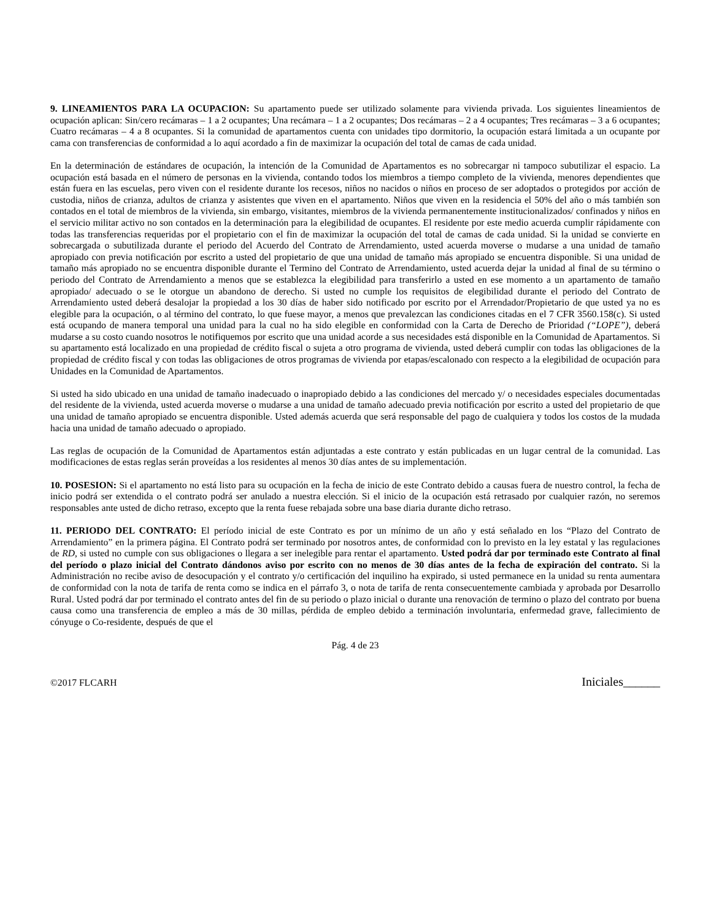9. LINEAMIENTOS PARA LA OCUPACION: Su apartamento puede ser utilizado solamente para vivienda privada. Los siguientes lineamientos de ocupación aplican: Sin/cero recámaras – 1 a 2 ocupantes; Una recámara – 1 a 2 ocupantes; Dos recámaras – 2 a 4 ocupantes; Tres recámaras – 3 a 6 ocupantes; Cuatro recámaras – 4 a 8 ocupantes. Si la comunidad de apartamentos cuenta con unidades tipo dormitorio, la ocupación estará limitada a un ocupante por cama con transferencias de conformidad a lo aquí acordado a fin de maximizar la ocupación del total de camas de cada unidad.
En la determinación de estándares de ocupación, la intención de la Comunidad de Apartamentos es no sobrecargar ni tampoco subutilizar el espacio. La ocupación está basada en el número de personas en la vivienda, contando todos los miembros a tiempo completo de la vivienda, menores dependientes que están fuera en las escuelas, pero viven con el residente durante los recesos, niños no nacidos o niños en proceso de ser adoptados o protegidos por acción de custodia, niños de crianza, adultos de crianza y asistentes que viven en el apartamento. Niños que viven en la residencia el 50% del año o más también son contados en el total de miembros de la vivienda, sin embargo, visitantes, miembros de la vivienda permanentemente institucionalizados/ confinados y niños en el servicio militar activo no son contados en la determinación para la elegibilidad de ocupantes. El residente por este medio acuerda cumplir rápidamente con todas las transferencias requeridas por el propietario con el fin de maximizar la ocupación del total de camas de cada unidad. Si la unidad se convierte en sobrecargada o subutilizada durante el periodo del Acuerdo del Contrato de Arrendamiento, usted acuerda moverse o mudarse a una unidad de tamaño apropiado con previa notificación por escrito a usted del propietario de que una unidad de tamaño más apropiado se encuentra disponible. Si una unidad de tamaño más apropiado no se encuentra disponible durante el Termino del Contrato de Arrendamiento, usted acuerda dejar la unidad al final de su término o periodo del Contrato de Arrendamiento a menos que se establezca la elegibilidad para transferirlo a usted en ese momento a un apartamento de tamaño apropiado/ adecuado o se le otorgue un abandono de derecho. Si usted no cumple los requisitos de elegibilidad durante el periodo del Contrato de Arrendamiento usted deberá desalojar la propiedad a los 30 días de haber sido notificado por escrito por el Arrendador/Propietario de que usted ya no es elegible para la ocupación, o al término del contrato, lo que fuese mayor, a menos que prevalezcan las condiciones citadas en el 7 CFR 3560.158(c). Si usted está ocupando de manera temporal una unidad para la cual no ha sido elegible en conformidad con la Carta de Derecho de Prioridad (“LOPE”), deberá mudarse a su costo cuando nosotros le notifiquemos por escrito que una unidad acorde a sus necesidades está disponible en la Comunidad de Apartamentos. Si su apartamento está localizado en una propiedad de crédito fiscal o sujeta a otro programa de vivienda, usted deberá cumplir con todas las obligaciones de la propiedad de crédito fiscal y con todas las obligaciones de otros programas de vivienda por etapas/escalonado con respecto a la elegibilidad de ocupación para Unidades en la Comunidad de Apartamentos.
Si usted ha sido ubicado en una unidad de tamaño inadecuado o inapropiado debido a las condiciones del mercado y/ o necesidades especiales documentadas del residente de la vivienda, usted acuerda moverse o mudarse a una unidad de tamaño adecuado previa notificación por escrito a usted del propietario de que una unidad de tamaño apropiado se encuentra disponible. Usted además acuerda que será responsable del pago de cualquiera y todos los costos de la mudada hacia una unidad de tamaño adecuado o apropiado.
Las reglas de ocupación de la Comunidad de Apartamentos están adjuntadas a este contrato y están publicadas en un lugar central de la comunidad. Las modificaciones de estas reglas serán proveídas a los residentes al menos 30 días antes de su implementación.
10. POSESION: Si el apartamento no está listo para su ocupación en la fecha de inicio de este Contrato debido a causas fuera de nuestro control, la fecha de inicio podrá ser extendida o el contrato podrá ser anulado a nuestra elección. Si el inicio de la ocupación está retrasado por cualquier razón, no seremos responsables ante usted de dicho retraso, excepto que la renta fuese rebajada sobre una base diaria durante dicho retraso.
11. PERIODO DEL CONTRATO: El período inicial de este Contrato es por un mínimo de un año y está señalado en los “Plazo del Contrato de Arrendamiento” en la primera página. El Contrato podrá ser terminado por nosotros antes, de conformidad con lo previsto en la ley estatal y las regulaciones de RD, si usted no cumple con sus obligaciones o llegara a ser inelegible para rentar el apartamento. Usted podrá dar por terminado este Contrato al final del período o plazo inicial del Contrato dándonos aviso por escrito con no menos de 30 días antes de la fecha de expiración del contrato. Si la Administración no recibe aviso de desocupación y el contrato y/o certificación del inquilino ha expirado, si usted permanece en la unidad su renta aumentara de conformidad con la nota de tarifa de renta como se indica en el párrafo 3, o nota de tarifa de renta consecuentemente cambiada y aprobada por Desarrollo Rural. Usted podrá dar por terminado el contrato antes del fin de su periodo o plazo inicial o durante una renovación de termino o plazo del contrato por buena causa como una transferencia de empleo a más de 30 millas, pérdida de empleo debido a terminación involuntaria, enfermedad grave, fallecimiento de cónyuge o Co-residente, después de que el
Pág. 4 de 23
©2017 FLCARH Iniciales______